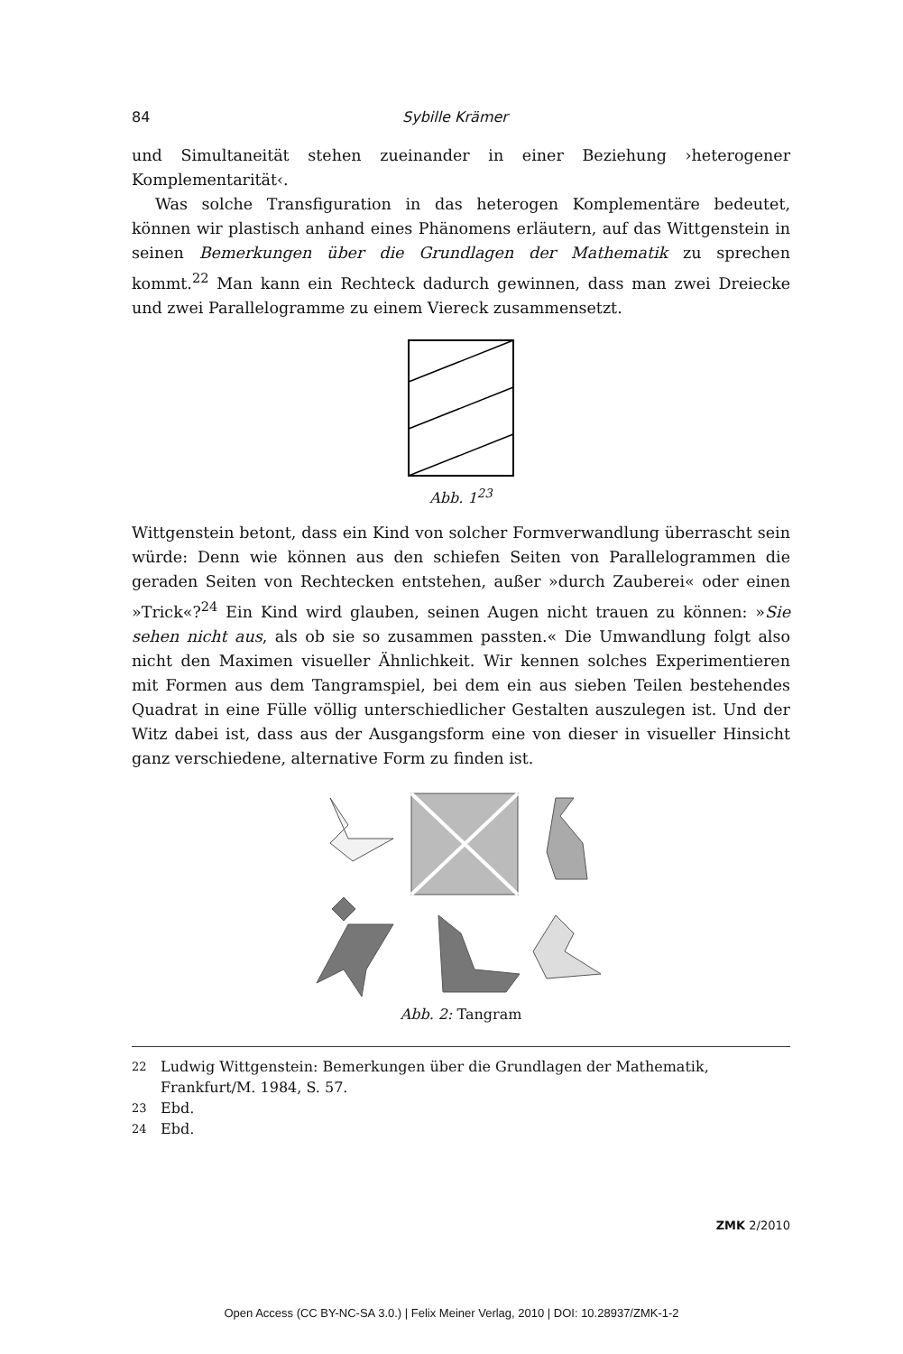84 Sybille Krämer
und Simultaneität stehen zueinander in einer Beziehung ›heterogener Komplementarität‹.
Was solche Transfiguration in das heterogen Komplementäre bedeutet, können wir plastisch anhand eines Phänomens erläutern, auf das Wittgenstein in seinen Bemerkungen über die Grundlagen der Mathematik zu sprechen kommt.<sup>22</sup> Man kann ein Rechteck dadurch gewinnen, dass man zwei Dreiecke und zwei Parallelogramme zu einem Viereck zusammensetzt.
Abb. 1<sup>23</sup>
Wittgenstein betont, dass ein Kind von solcher Formverwandlung überrascht sein würde: Denn wie können aus den schiefen Seiten von Parallelogrammen die geraden Seiten von Rechtecken entstehen, außer »durch Zauberei« oder einen »Trick«?<sup>24</sup> Ein Kind wird glauben, seinen Augen nicht trauen zu können: »Sie sehen nicht aus, als ob sie so zusammen passten.« Die Umwandlung folgt also nicht den Maximen visueller Ähnlichkeit. Wir kennen solches Experimentieren mit Formen aus dem Tangramspiel, bei dem ein aus sieben Teilen bestehendes Quadrat in eine Fülle völlig unterschiedlicher Gestalten auszulegen ist. Und der Witz dabei ist, dass aus der Ausgangsform eine von dieser in visueller Hinsicht ganz verschiedene, alternative Form zu finden ist.
Abb. 2: Tangram
22 Ludwig Wittgenstein: Bemerkungen über die Grundlagen der Mathematik, Frankfurt/M. 1984, S. 57.
23 Ebd.
24 Ebd.
ZMK 2/2010
Open Access (CC BY-NC-SA 3.0.) | Felix Meiner Verlag, 2010 | DOI: 10.28937/ZMK-1-2